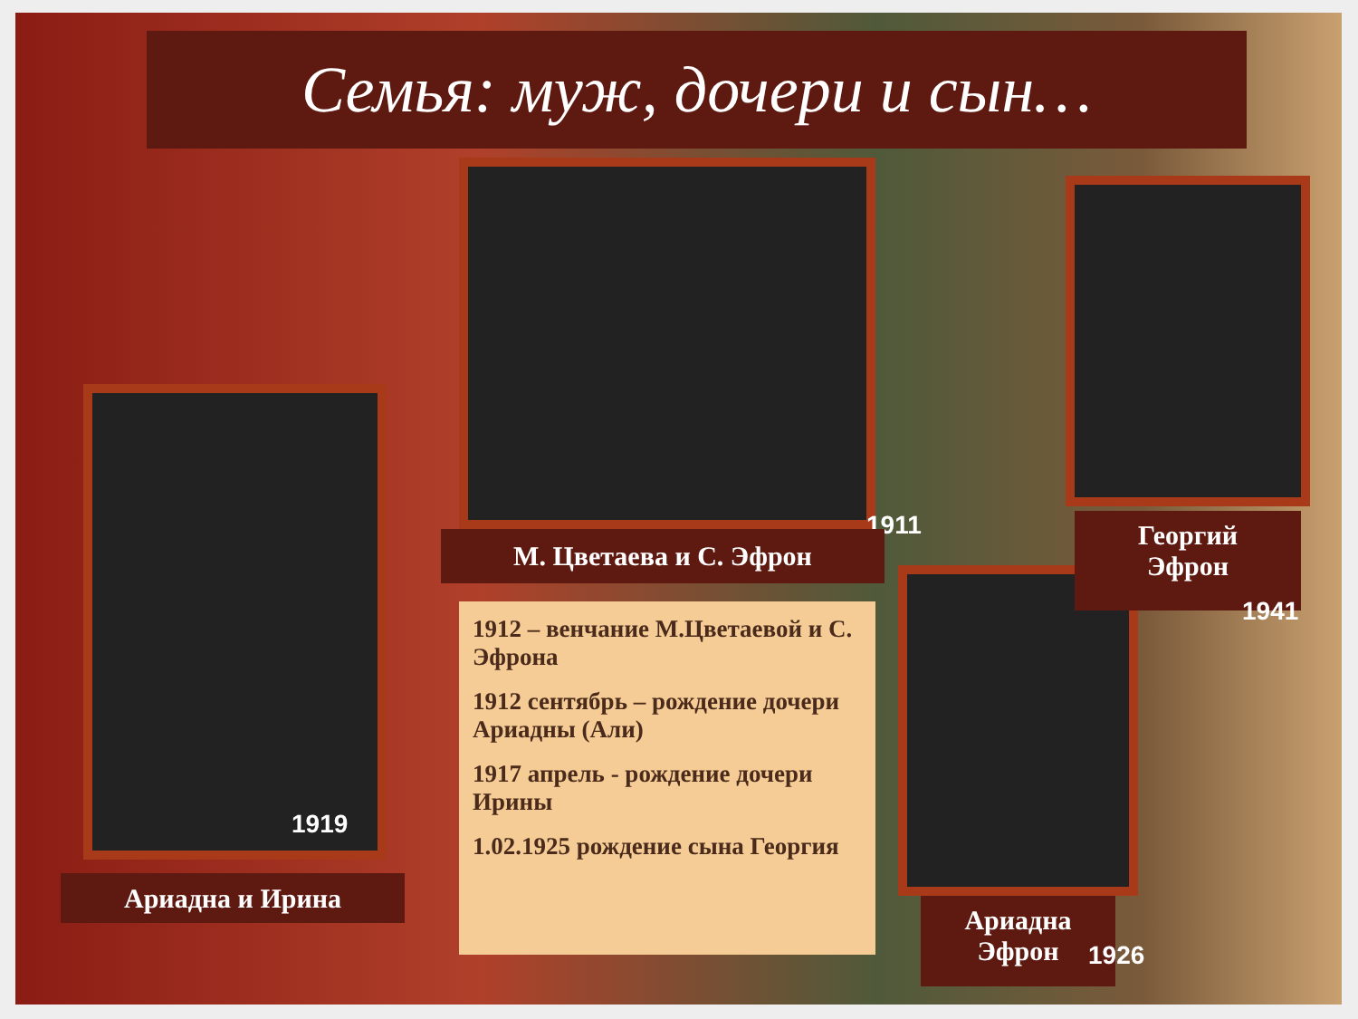Семья: муж, дочери и сын…
1911
М. Цветаева и С. Эфрон
Георгий
Эфрон
1941
1919
Ариадна и Ирина
1912 – венчание М.Цветаевой и С. Эфрона
1912 сентябрь – рождение дочери Ариадны (Али)
1917 апрель - рождение дочери Ирины
1.02.1925 рождение сына Георгия
Ариадна
Эфрон
1926